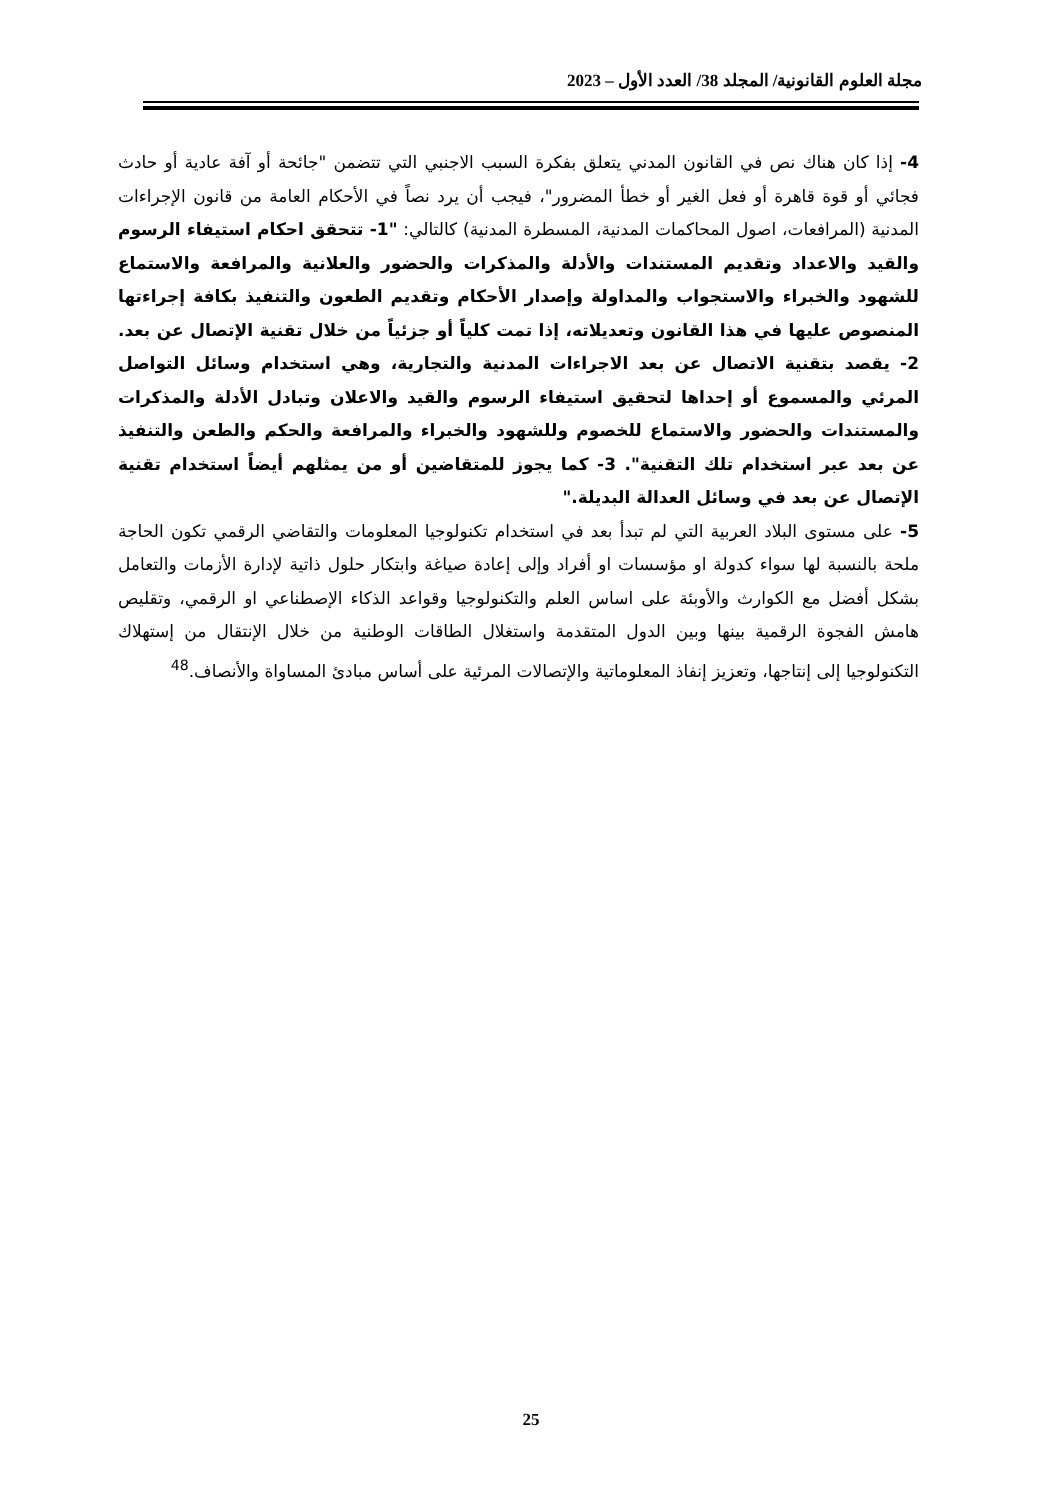مجلة العلوم القانونية/ المجلد 38/ العدد الأول – 2023
4- إذا كان هناك نص في القانون المدني يتعلق بفكرة السبب الاجنبي التي تتضمن "جائحة أو آفة عادية أو حادث فجائي أو قوة قاهرة أو فعل الغير أو خطأ المضرور"، فيجب أن يرد نصاً في الأحكام العامة من قانون الإجراءات المدنية (المرافعات، اصول المحاكمات المدنية، المسطرة المدنية) كالتالي: "1- تتحقق احكام استيفاء الرسوم والقيد والاعداد وتقديم المستندات والأدلة والمذكرات والحضور والعلانية والمرافعة والاستماع للشهود والخبراء والاستجواب والمداولة وإصدار الأحكام وتقديم الطعون والتنفيذ بكافة إجراءتها المنصوص عليها في هذا القانون وتعديلاته، إذا تمت كلياً أو جزئياً من خلال تقنية الإتصال عن بعد. 2- يقصد بتقنية الاتصال عن بعد الاجراءات المدنية والتجارية، وهي استخدام وسائل التواصل المرئي والمسموع أو إحداها لتحقيق استيفاء الرسوم والقيد والاعلان وتبادل الأدلة والمذكرات والمستندات والحضور والاستماع للخصوم وللشهود والخبراء والمرافعة والحكم والطعن والتنفيذ عن بعد عبر استخدام تلك التقنية". 3- كما يجوز للمتقاضين أو من يمثلهم أيضاً استخدام تقنية الإتصال عن بعد في وسائل العدالة البديلة."
5- على مستوى البلاد العربية التي لم تبدأ بعد في استخدام تكنولوجيا المعلومات والتقاضي الرقمي تكون الحاجة ملحة بالنسبة لها سواء كدولة او مؤسسات او أفراد وإلى إعادة صياغة وابتكار حلول ذاتية لإدارة الأزمات والتعامل بشكل أفضل مع الكوارث والأوبئة على اساس العلم والتكنولوجيا وقواعد الذكاء الإصطناعي او الرقمي، وتقليص هامش الفجوة الرقمية بينها وبين الدول المتقدمة واستغلال الطاقات الوطنية من خلال الإنتقال من إستهلاك التكنولوجيا إلى إنتاجها، وتعزيز إنفاذ المعلوماتية والإتصالات المرئية على أساس مبادئ المساواة والأنصاف.<sup>48</sup>
25